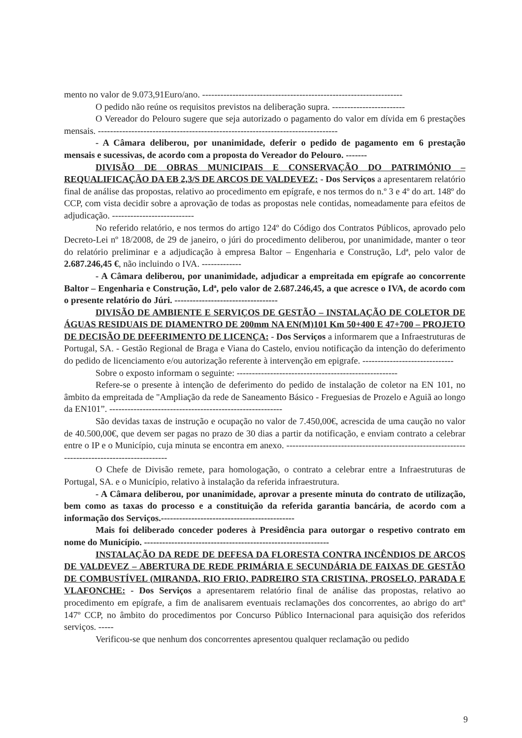mento no valor de 9.073,91Euro/ano. ------------------------------------------------------------------
O pedido não reúne os requisitos previstos na deliberação supra. ------------------------
O Vereador do Pelouro sugere que seja autorizado o pagamento do valor em dívida em 6 prestações mensais. -------------------------------------------------------------------------------
- A Câmara deliberou, por unanimidade, deferir o pedido de pagamento em 6 prestação mensais e sucessivas, de acordo com a proposta do Vereador do Pelouro. -------
DIVISÃO DE OBRAS MUNICIPAIS E CONSERVAÇÃO DO PATRIMÓNIO – REQUALIFICAÇÃO DA EB 2,3/S DE ARCOS DE VALDEVEZ: - Dos Serviços a apresentarem relatório final de análise das propostas, relativo ao procedimento em epígrafe, e nos termos do n.º 3 e 4º do art. 148º do CCP, com vista decidir sobre a aprovação de todas as propostas nele contidas, nomeadamente para efeitos de adjudicação. ---------------------------
No referido relatório, e nos termos do artigo 124º do Código dos Contratos Públicos, aprovado pelo Decreto-Lei nº 18/2008, de 29 de janeiro, o júri do procedimento deliberou, por unanimidade, manter o teor do relatório preliminar e a adjudicação à empresa Baltor – Engenharia e Construção, Ldª, pelo valor de 2.687.246,45 €, não incluindo o IVA. -------------
- A Câmara deliberou, por unanimidade, adjudicar a empreitada em epígrafe ao concorrente Baltor – Engenharia e Construção, Ldª, pelo valor de 2.687.246,45, a que acresce o IVA, de acordo com o presente relatório do Júri. ----------------------------------
DIVISÃO DE AMBIENTE E SERVIÇOS DE GESTÃO – INSTALAÇÃO DE COLETOR DE ÁGUAS RESIDUAIS DE DIAMENTRO DE 200mm NA EN(M)101 Km 50+400 E 47+700 – PROJETO DE DECISÃO DE DEFERIMENTO DE LICENÇA: - Dos Serviços a informarem que a Infraestruturas de Portugal, SA. - Gestão Regional de Braga e Viana do Castelo, enviou notificação da intenção do deferimento do pedido de licenciamento e/ou autorização referente à intervenção em epigrafe. ------------------------------
Sobre o exposto informam o seguinte: -----------------------------------------------------
Refere-se o presente à intenção de deferimento do pedido de instalação de coletor na EN 101, no âmbito da empreitada de "Ampliação da rede de Saneamento Básico - Freguesias de Prozelo e Aguiã ao longo da EN101”. ---------------------------------------------------------
São devidas taxas de instrução e ocupação no valor de 7.450,00€, acrescida de uma caução no valor de 40.500,00€, que devem ser pagas no prazo de 30 dias a partir da notificação, e enviam contrato a celebrar entre o IP e o Município, cuja minuta se encontra em anexo. ---------------------------------------------------------------------------------------------
O Chefe de Divisão remete, para homologação, o contrato a celebrar entre a Infraestruturas de Portugal, SA. e o Município, relativo à instalação da referida infraestrutura.
- A Câmara deliberou, por unanimidade, aprovar a presente minuta do contrato de utilização, bem como as taxas do processo e a constituição da referida garantia bancária, de acordo com a informação dos Serviços.--------------------------------------------
Mais foi deliberado conceder poderes à Presidência para outorgar o respetivo contrato em nome do Município. -------------------------------------------------------------
INSTALAÇÃO DA REDE DE DEFESA DA FLORESTA CONTRA INCÊNDIOS DE ARCOS DE VALDEVEZ – ABERTURA DE REDE PRIMÁRIA E SECUNDÁRIA DE FAIXAS DE GESTÃO DE COMBUSTÍVEL (MIRANDA, RIO FRIO, PADREIRO STA CRISTINA, PROSELO, PARADA E VLAFONCHE: - Dos Serviços a apresentarem relatório final de análise das propostas, relativo ao procedimento em epígrafe, a fim de analisarem eventuais reclamações dos concorrentes, ao abrigo do artº 147º CCP, no âmbito do procedimentos por Concurso Público Internacional para aquisição dos referidos serviços. -----
Verificou-se que nenhum dos concorrentes apresentou qualquer reclamação ou pedido
9